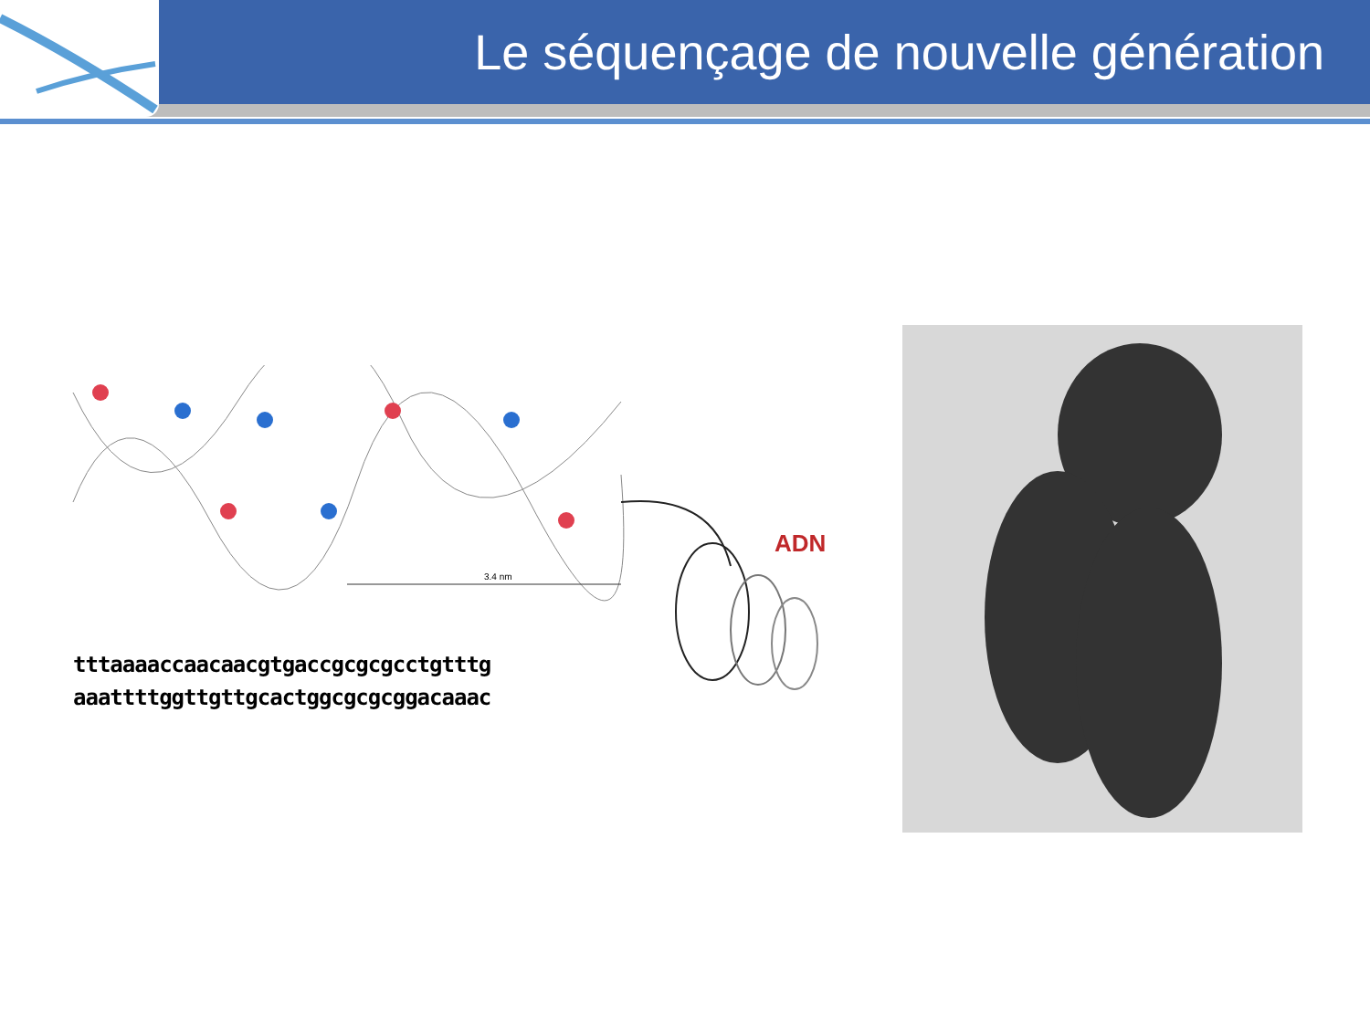Le séquençage de nouvelle génération
3.4 nm
tttaaaaccaacaacgtgaccgcgcgcctgtttg
aaattttggttgttgcactggcgcgcggacaaac
ADN